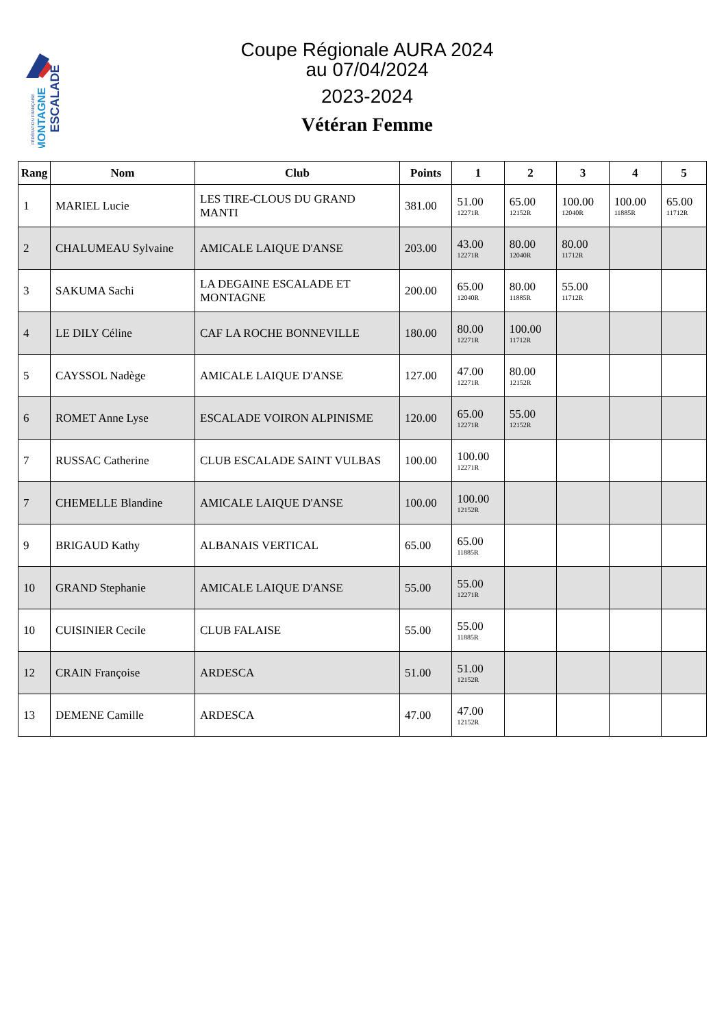ESCALADE
MONTAGNE
FÉDÉRATION FRANÇAISE
Coupe Régionale AURA 2024
au 07/04/2024
2023-2024
Vétéran Femme
| Rang | Nom | Club | Points | 1 | 2 | 3 | 4 | 5 |
| --- | --- | --- | --- | --- | --- | --- | --- | --- |
| 1 | MARIEL Lucie | LES TIRE-CLOUS DU GRAND MANTI | 381.00 | 51.00 12271R | 65.00 12152R | 100.00 12040R | 100.00 11885R | 65.00 11712R |
| 2 | CHALUMEAU Sylvaine | AMICALE LAIQUE D'ANSE | 203.00 | 43.00 12271R | 80.00 12040R | 80.00 11712R | | |
| 3 | SAKUMA Sachi | LA DEGAINE ESCALADE ET MONTAGNE | 200.00 | 65.00 12040R | 80.00 11885R | 55.00 11712R | | |
| 4 | LE DILY Céline | CAF LA ROCHE BONNEVILLE | 180.00 | 80.00 12271R | 100.00 11712R | | | |
| 5 | CAYSSOL Nadège | AMICALE LAIQUE D'ANSE | 127.00 | 47.00 12271R | 80.00 12152R | | | |
| 6 | ROMET Anne Lyse | ESCALADE VOIRON ALPINISME | 120.00 | 65.00 12271R | 55.00 12152R | | | |
| 7 | RUSSAC Catherine | CLUB ESCALADE SAINT VULBAS | 100.00 | 100.00 12271R | | | | |
| 7 | CHEMELLE Blandine | AMICALE LAIQUE D'ANSE | 100.00 | 100.00 12152R | | | | |
| 9 | BRIGAUD Kathy | ALBANAIS VERTICAL | 65.00 | 65.00 11885R | | | | |
| 10 | GRAND Stephanie | AMICALE LAIQUE D'ANSE | 55.00 | 55.00 12271R | | | | |
| 10 | CUISINIER Cecile | CLUB FALAISE | 55.00 | 55.00 11885R | | | | |
| 12 | CRAIN Françoise | ARDESCA | 51.00 | 51.00 12152R | | | | |
| 13 | DEMENE Camille | ARDESCA | 47.00 | 47.00 12152R | | | | |